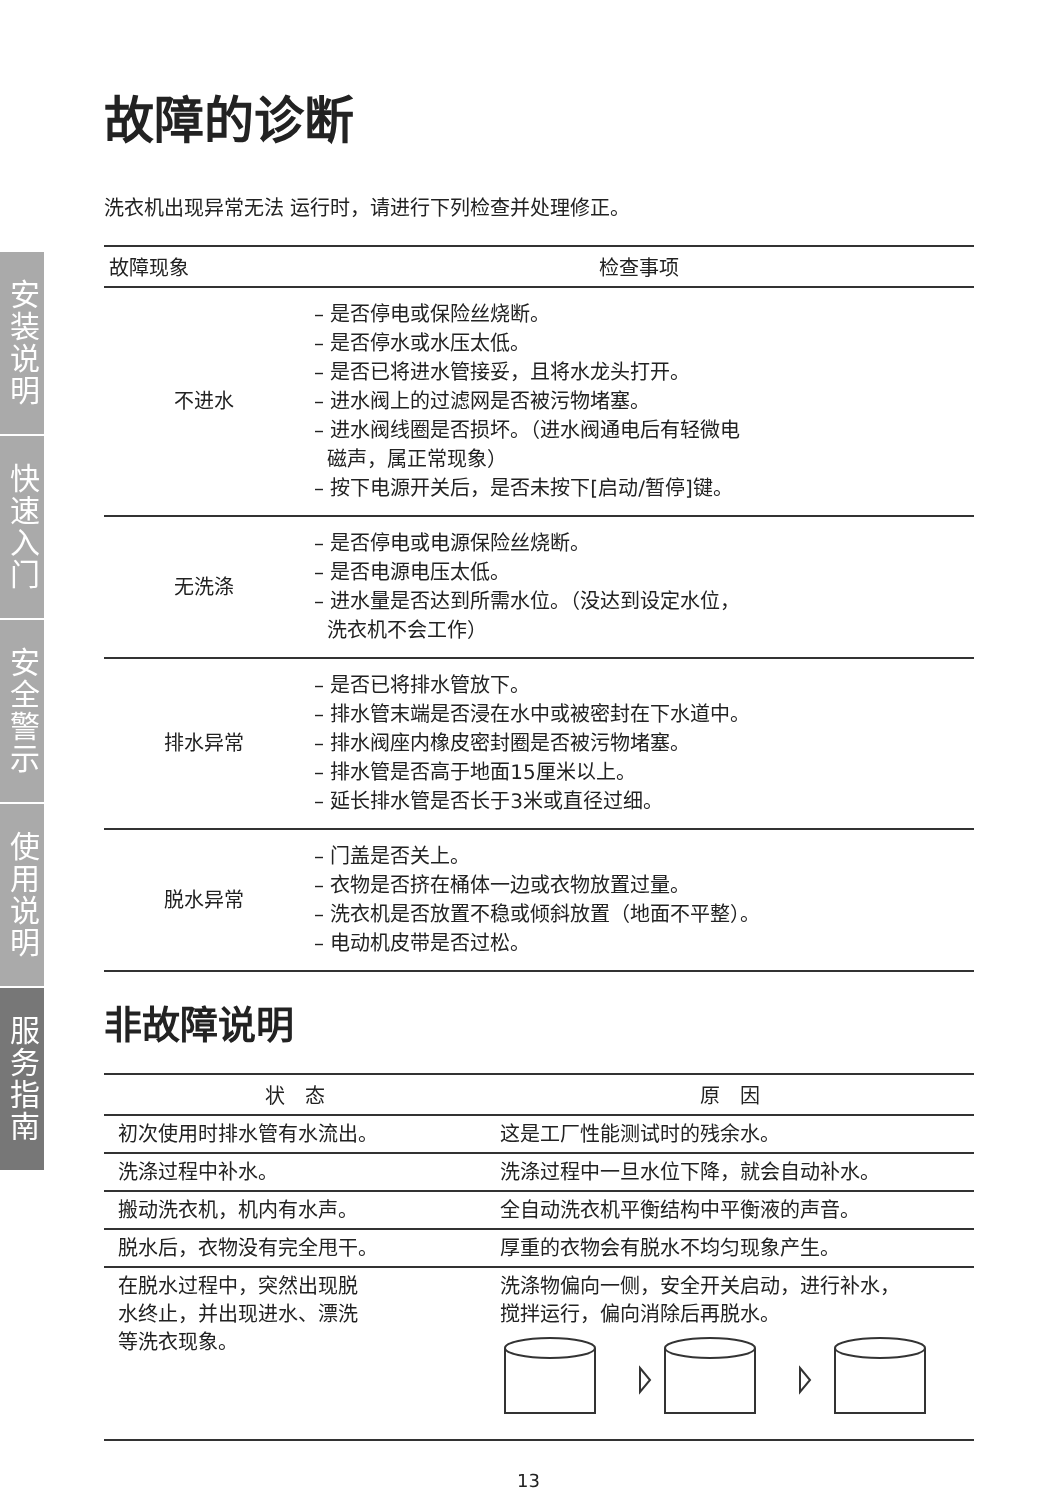安装说明
快速入门
安全警示
使用说明
服务指南
故障的诊断
洗衣机出现异常无法 运行时，请进行下列检查并处理修正。
| 故障现象 | 检查事项 |
| --- | --- |
| 不进水 | – 是否停电或保险丝烧断。 – 是否停水或水压太低。 – 是否已将进水管接妥，且将水龙头打开。 – 进水阀上的过滤网是否被污物堵塞。 – 进水阀线圈是否损坏。（进水阀通电后有轻微电 磁声，属正常现象） – 按下电源开关后，是否未按下[启动/暂停]键。 |
| 无洗涤 | – 是否停电或电源保险丝烧断。 – 是否电源电压太低。 – 进水量是否达到所需水位。（没达到设定水位， 洗衣机不会工作） |
| 排水异常 | – 是否已将排水管放下。 – 排水管末端是否浸在水中或被密封在下水道中。 – 排水阀座内橡皮密封圈是否被污物堵塞。 – 排水管是否高于地面15厘米以上。 – 延长排水管是否长于3米或直径过细。 |
| 脱水异常 | – 门盖是否关上。 – 衣物是否挤在桶体一边或衣物放置过量。 – 洗衣机是否放置不稳或倾斜放置（地面不平整）。 – 电动机皮带是否过松。 |
非故障说明
| 状 态 | 原 因 |
| --- | --- |
| 初次使用时排水管有水流出。 | 这是工厂性能测试时的残余水。 |
| 洗涤过程中补水。 | 洗涤过程中一旦水位下降，就会自动补水。 |
| 搬动洗衣机，机内有水声。 | 全自动洗衣机平衡结构中平衡液的声音。 |
| 脱水后，衣物没有完全甩干。 | 厚重的衣物会有脱水不均匀现象产生。 |
| 在脱水过程中，突然出现脱 水终止，并出现进水、漂洗 等洗衣现象。 | 洗涤物偏向一侧，安全开关启动，进行补水， 搅拌运行，偏向消除后再脱水。 |
13